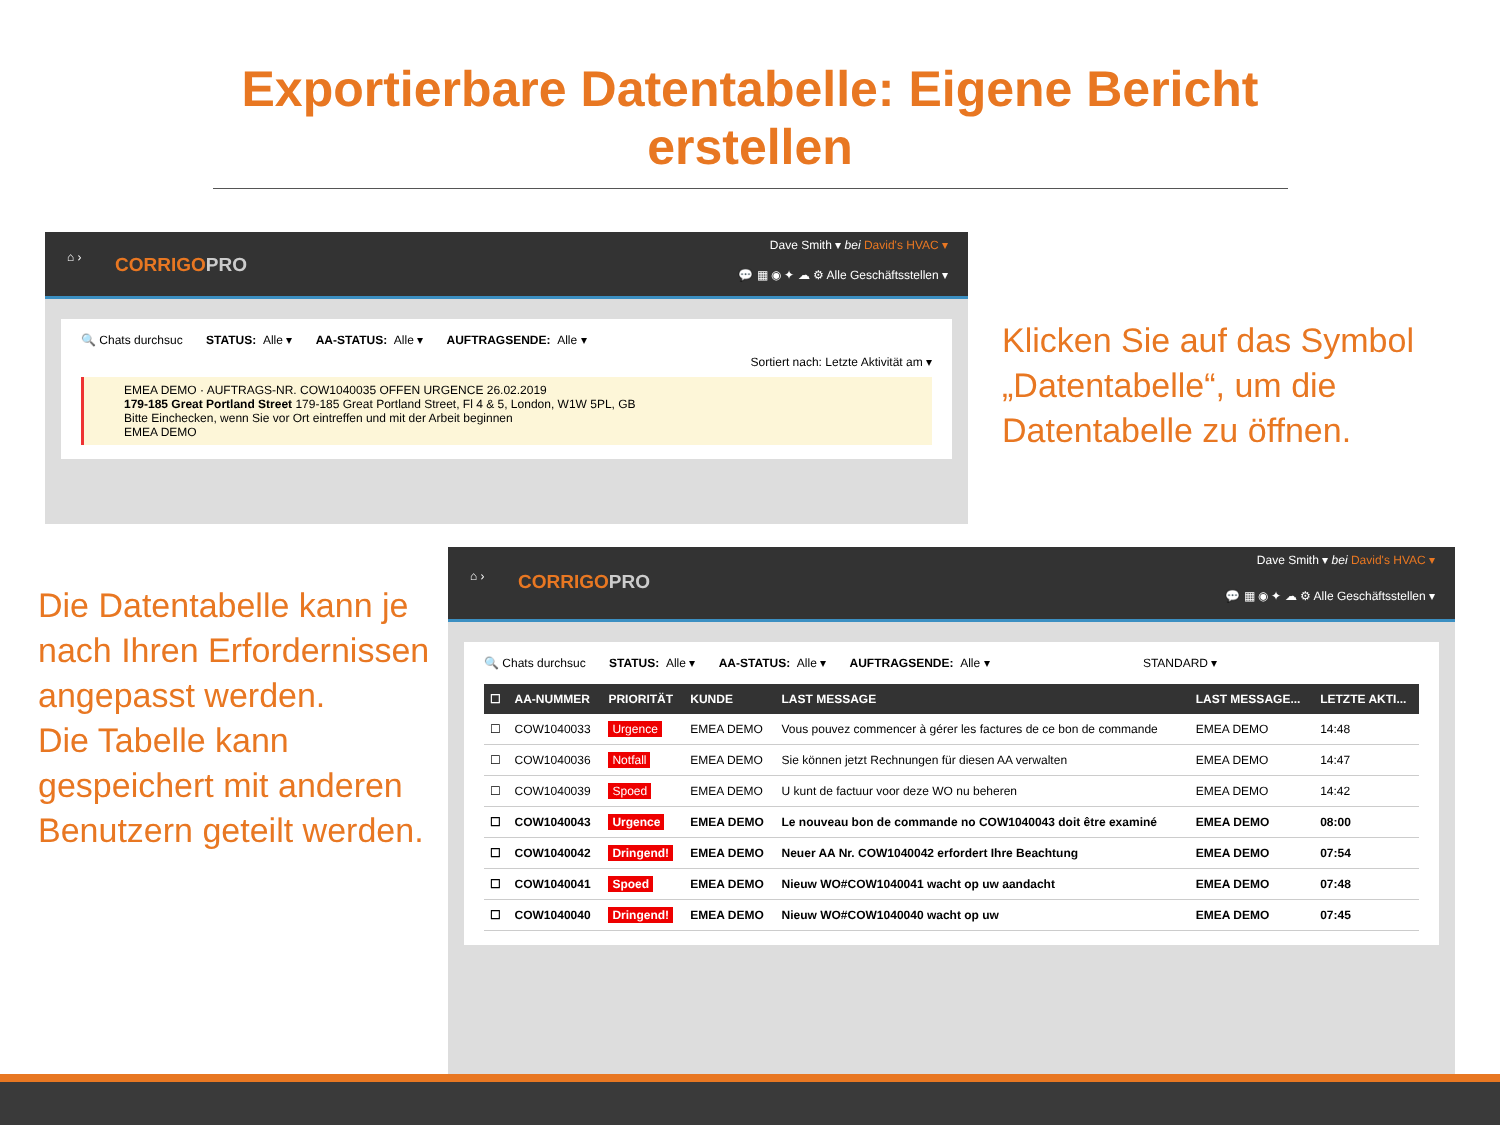Exportierbare Datentabelle: Eigene Bericht
erstellen
⌂ › CORRIGOPRO
Dave Smith ▾ bei David's HVAC ▾
💬 ▦ ◉ ✦ ☁ ⚙ Alle Geschäftsstellen ▾
🔍 Chats durchsuc STATUS: Alle ▾ AA-STATUS: Alle ▾ AUFTRAGSENDE: Alle ▾
Sortiert nach: Letzte Aktivität am ▾
EMEA DEMO · AUFTRAGS-NR. COW1040035 OFFEN URGENCE 26.02.2019
179-185 Great Portland Street 179-185 Great Portland Street, Fl 4 & 5, London, W1W 5PL, GB
Bitte Einchecken, wenn Sie vor Ort eintreffen und mit der Arbeit beginnen
EMEA DEMO
Klicken Sie auf das Symbol „Datentabelle“, um die Datentabelle zu öffnen.
Die Datentabelle kann je nach Ihren Erfordernissen angepasst werden.
Die Tabelle kann gespeichert mit anderen Benutzern geteilt werden.
⌂ › CORRIGOPRO
Dave Smith ▾ bei David's HVAC ▾
💬 ▦ ◉ ✦ ☁ ⚙ Alle Geschäftsstellen ▾
🔍 Chats durchsuc STATUS: Alle ▾ AA-STATUS: Alle ▾ AUFTRAGSENDE: Alle ▾ STANDARD ▾
| ☐ | AA-NUMMER | PRIORITÄT | KUNDE | LAST MESSAGE | LAST MESSAGE... | LETZTE AKTI... |
| --- | --- | --- | --- | --- | --- | --- |
| ☐ | COW1040033 | Urgence | EMEA DEMO | Vous pouvez commencer à gérer les factures de ce bon de commande | EMEA DEMO | 14:48 |
| ☐ | COW1040036 | Notfall | EMEA DEMO | Sie können jetzt Rechnungen für diesen AA verwalten | EMEA DEMO | 14:47 |
| ☐ | COW1040039 | Spoed | EMEA DEMO | U kunt de factuur voor deze WO nu beheren | EMEA DEMO | 14:42 |
| ☐ | COW1040043 | Urgence | EMEA DEMO | Le nouveau bon de commande no COW1040043 doit être examiné | EMEA DEMO | 08:00 |
| ☐ | COW1040042 | Dringend! | EMEA DEMO | Neuer AA Nr. COW1040042 erfordert Ihre Beachtung | EMEA DEMO | 07:54 |
| ☐ | COW1040041 | Spoed | EMEA DEMO | Nieuw WO#COW1040041 wacht op uw aandacht | EMEA DEMO | 07:48 |
| ☐ | COW1040040 | Dringend! | EMEA DEMO | Nieuw WO#COW1040040 wacht op uw | EMEA DEMO | 07:45 |